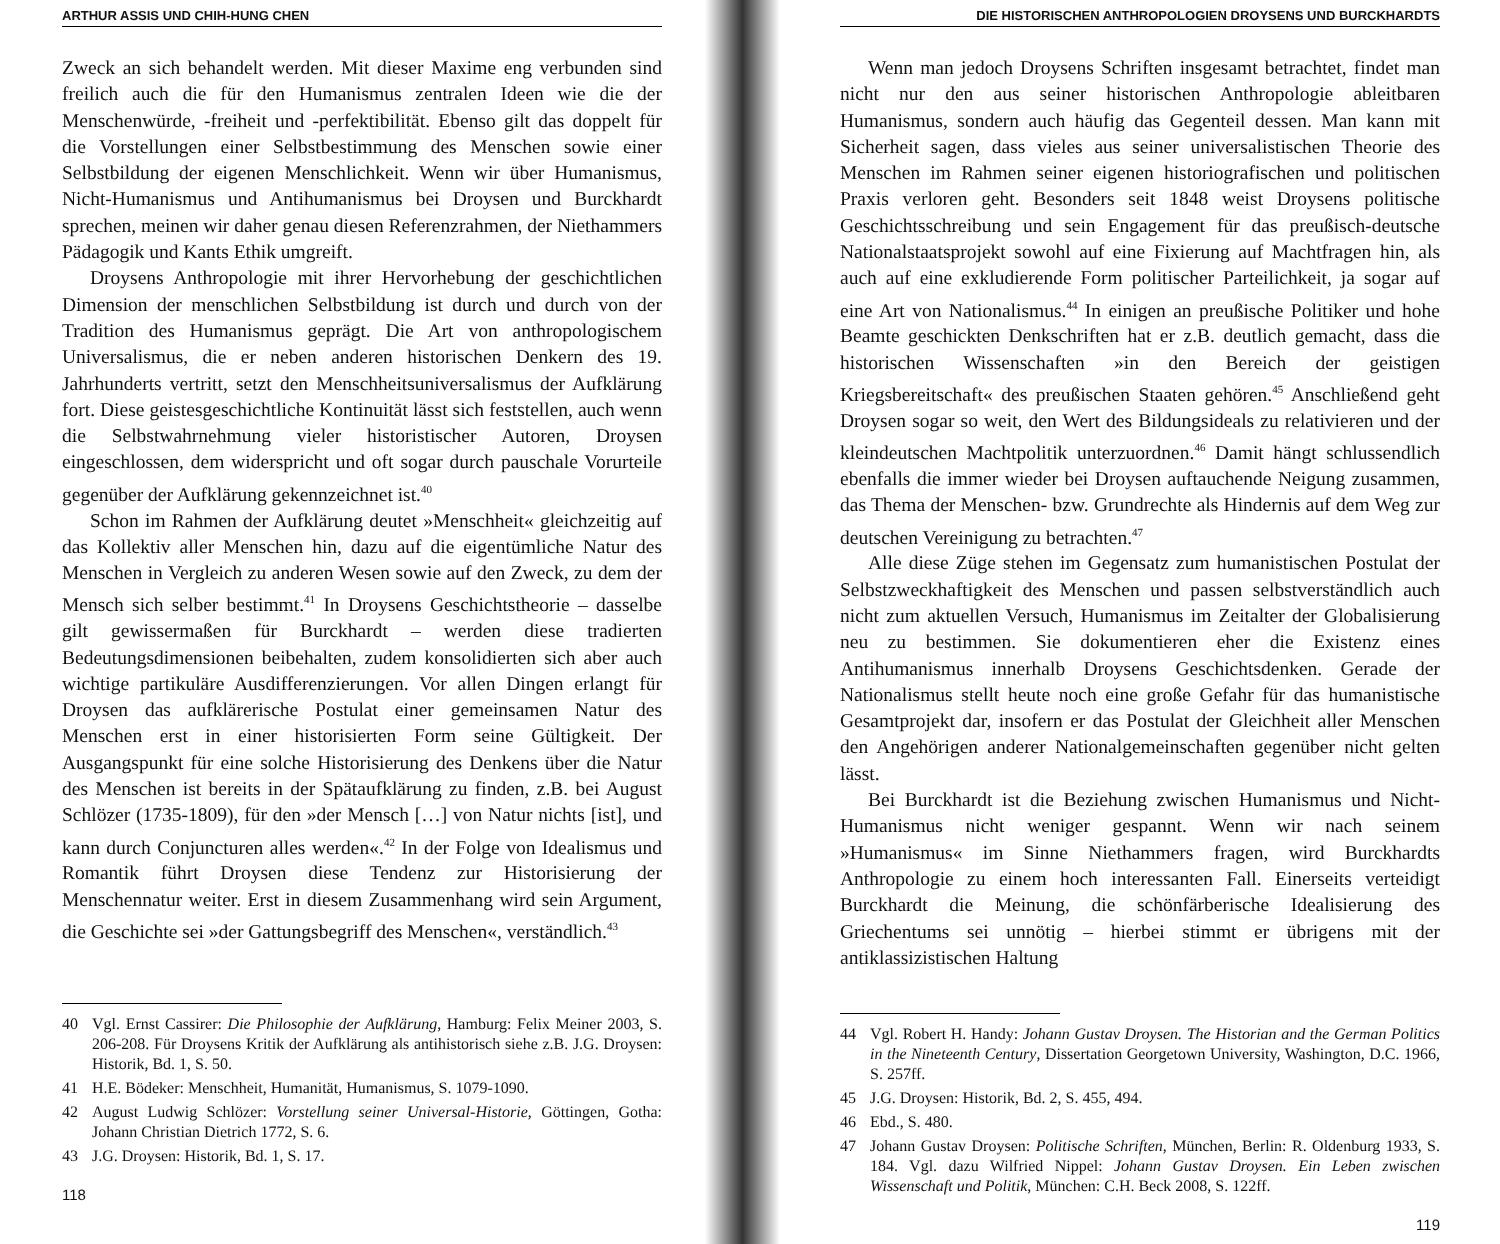ARTHUR ASSIS UND CHIH-HUNG CHEN
Zweck an sich behandelt werden. Mit dieser Maxime eng verbunden sind freilich auch die für den Humanismus zentralen Ideen wie die der Menschenwürde, -freiheit und -perfektibilität. Ebenso gilt das doppelt für die Vorstellungen einer Selbstbestimmung des Menschen sowie einer Selbstbildung der eigenen Menschlichkeit. Wenn wir über Humanismus, Nicht-Humanismus und Antihumanismus bei Droysen und Burckhardt sprechen, meinen wir daher genau diesen Referenzrahmen, der Niethammers Pädagogik und Kants Ethik umgreift.
Droysens Anthropologie mit ihrer Hervorhebung der geschichtlichen Dimension der menschlichen Selbstbildung ist durch und durch von der Tradition des Humanismus geprägt. Die Art von anthropologischem Universalismus, die er neben anderen historischen Denkern des 19. Jahrhunderts vertritt, setzt den Menschheitsuniversalismus der Aufklärung fort. Diese geistesgeschichtliche Kontinuität lässt sich feststellen, auch wenn die Selbstwahrnehmung vieler historistischer Autoren, Droysen eingeschlossen, dem widerspricht und oft sogar durch pauschale Vorurteile gegenüber der Aufklärung gekennzeichnet ist.<sup>40</sup>
Schon im Rahmen der Aufklärung deutet »Menschheit« gleichzeitig auf das Kollektiv aller Menschen hin, dazu auf die eigentümliche Natur des Menschen in Vergleich zu anderen Wesen sowie auf den Zweck, zu dem der Mensch sich selber bestimmt.<sup>41</sup> In Droysens Geschichtstheorie – dasselbe gilt gewissermaßen für Burckhardt – werden diese tradierten Bedeutungsdimensionen beibehalten, zudem konsolidierten sich aber auch wichtige partikuläre Ausdifferenzierungen. Vor allen Dingen erlangt für Droysen das aufklärerische Postulat einer gemeinsamen Natur des Menschen erst in einer historisierten Form seine Gültigkeit. Der Ausgangspunkt für eine solche Historisierung des Denkens über die Natur des Menschen ist bereits in der Spätaufklärung zu finden, z.B. bei August Schlözer (1735-1809), für den »der Mensch […] von Natur nichts [ist], und kann durch Conjuncturen alles werden«.<sup>42</sup> In der Folge von Idealismus und Romantik führt Droysen diese Tendenz zur Historisierung der Menschennatur weiter. Erst in diesem Zusammenhang wird sein Argument, die Geschichte sei »der Gattungsbegriff des Menschen«, verständlich.<sup>43</sup>
40 Vgl. Ernst Cassirer: Die Philosophie der Aufklärung, Hamburg: Felix Meiner 2003, S. 206-208. Für Droysens Kritik der Aufklärung als antihistorisch siehe z.B. J.G. Droysen: Historik, Bd. 1, S. 50.
41 H.E. Bödeker: Menschheit, Humanität, Humanismus, S. 1079-1090.
42 August Ludwig Schlözer: Vorstellung seiner Universal-Historie, Göttingen, Gotha: Johann Christian Dietrich 1772, S. 6.
43 J.G. Droysen: Historik, Bd. 1, S. 17.
118
DIE HISTORISCHEN ANTHROPOLOGIEN DROYSENS UND BURCKHARDTS
Wenn man jedoch Droysens Schriften insgesamt betrachtet, findet man nicht nur den aus seiner historischen Anthropologie ableitbaren Humanismus, sondern auch häufig das Gegenteil dessen. Man kann mit Sicherheit sagen, dass vieles aus seiner universalistischen Theorie des Menschen im Rahmen seiner eigenen historiografischen und politischen Praxis verloren geht. Besonders seit 1848 weist Droysens politische Geschichtsschreibung und sein Engagement für das preußisch-deutsche Nationalstaatsprojekt sowohl auf eine Fixierung auf Machtfragen hin, als auch auf eine exkludierende Form politischer Parteilichkeit, ja sogar auf eine Art von Nationalismus.<sup>44</sup> In einigen an preußische Politiker und hohe Beamte geschickten Denkschriften hat er z.B. deutlich gemacht, dass die historischen Wissenschaften »in den Bereich der geistigen Kriegsbereitschaft« des preußischen Staaten gehören.<sup>45</sup> Anschließend geht Droysen sogar so weit, den Wert des Bildungsideals zu relativieren und der kleindeutschen Machtpolitik unterzuordnen.<sup>46</sup> Damit hängt schlussendlich ebenfalls die immer wieder bei Droysen auftauchende Neigung zusammen, das Thema der Menschen- bzw. Grundrechte als Hindernis auf dem Weg zur deutschen Vereinigung zu betrachten.<sup>47</sup>
Alle diese Züge stehen im Gegensatz zum humanistischen Postulat der Selbstzweckhaftigkeit des Menschen und passen selbstverständlich auch nicht zum aktuellen Versuch, Humanismus im Zeitalter der Globalisierung neu zu bestimmen. Sie dokumentieren eher die Existenz eines Antihumanismus innerhalb Droysens Geschichtsdenken. Gerade der Nationalismus stellt heute noch eine große Gefahr für das humanistische Gesamtprojekt dar, insofern er das Postulat der Gleichheit aller Menschen den Angehörigen anderer Nationalgemeinschaften gegenüber nicht gelten lässt.
Bei Burckhardt ist die Beziehung zwischen Humanismus und Nicht-Humanismus nicht weniger gespannt. Wenn wir nach seinem »Humanismus« im Sinne Niethammers fragen, wird Burckhardts Anthropologie zu einem hoch interessanten Fall. Einerseits verteidigt Burckhardt die Meinung, die schönfärberische Idealisierung des Griechentums sei unnötig – hierbei stimmt er übrigens mit der antiklassizistischen Haltung
44 Vgl. Robert H. Handy: Johann Gustav Droysen. The Historian and the German Politics in the Nineteenth Century, Dissertation Georgetown University, Washington, D.C. 1966, S. 257ff.
45 J.G. Droysen: Historik, Bd. 2, S. 455, 494.
46 Ebd., S. 480.
47 Johann Gustav Droysen: Politische Schriften, München, Berlin: R. Oldenburg 1933, S. 184. Vgl. dazu Wilfried Nippel: Johann Gustav Droysen. Ein Leben zwischen Wissenschaft und Politik, München: C.H. Beck 2008, S. 122ff.
119